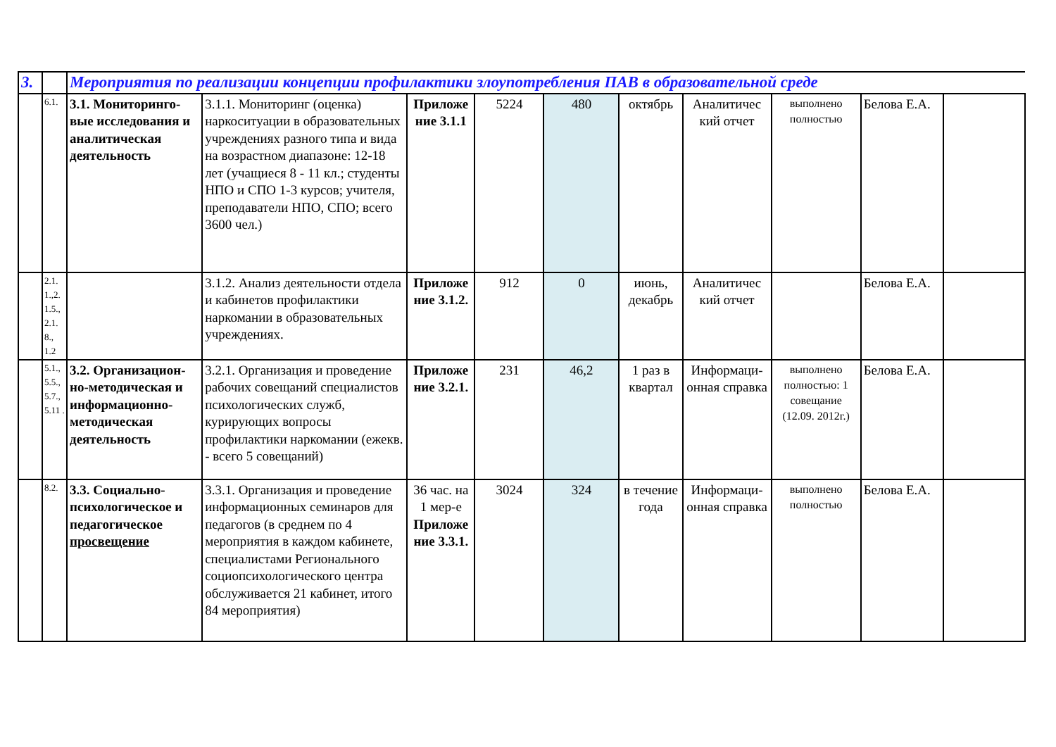| 3. | | Мероприятия по реализации концепции профилактики злоупотребления ПАВ в образовательной среде | | | | | | | | | |
| | 6.1. | 3.1. Мониторинго-вые исследования и аналитическая деятельность | 3.1.1. Мониторинг (оценка) наркоситуации в образовательных учреждениях разного типа и вида на возрастном диапазоне: 12-18 лет (учащиеся 8 - 11 кл.; студенты НПО и СПО 1-3 курсов; учителя, преподаватели НПО, СПО; всего 3600 чел.) | Приложе ние 3.1.1 | 5224 | 480 | октябрь | Аналитичес кий отчет | выполнено полностью | Белова Е.А. | |
| | 2.1. 1.,2. 1.5., 2.1. 8., 1.2 | | 3.1.2. Анализ деятельности отдела и кабинетов профилактики наркомании в образовательных учреждениях. | Приложе ние 3.1.2. | 912 | 0 | июнь, декабрь | Аналитичес кий отчет | | Белова Е.А. | |
| | 5.1., 5.5., 5.7., 5.11 . | 3.2. Организацион-но-методическая и информационно-методическая деятельность | 3.2.1. Организация и проведение рабочих совещаний специалистов психологических служб, курирующих вопросы профилактики наркомании (ежекв. - всего 5 совещаний) | Приложе ние 3.2.1. | 231 | 46,2 | 1 раз в квартал | Информаци-онная справка | выполнено полностью: 1 совещание (12.09. 2012г.) | Белова Е.А. | |
| | 8.2. | 3.3. Социально-психологическое и педагогическое просвещение | 3.3.1. Организация и проведение информационных семинаров для педагогов (в среднем по 4 мероприятия в каждом кабинете, специалистами Регионального социопсихологического центра обслуживается 21 кабинет, итого 84 мероприятия) | 36 час. на 1 мер-е Приложе ние 3.3.1. | 3024 | 324 | в течение года | Информаци-онная справка | выполнено полностью | Белова Е.А. | |